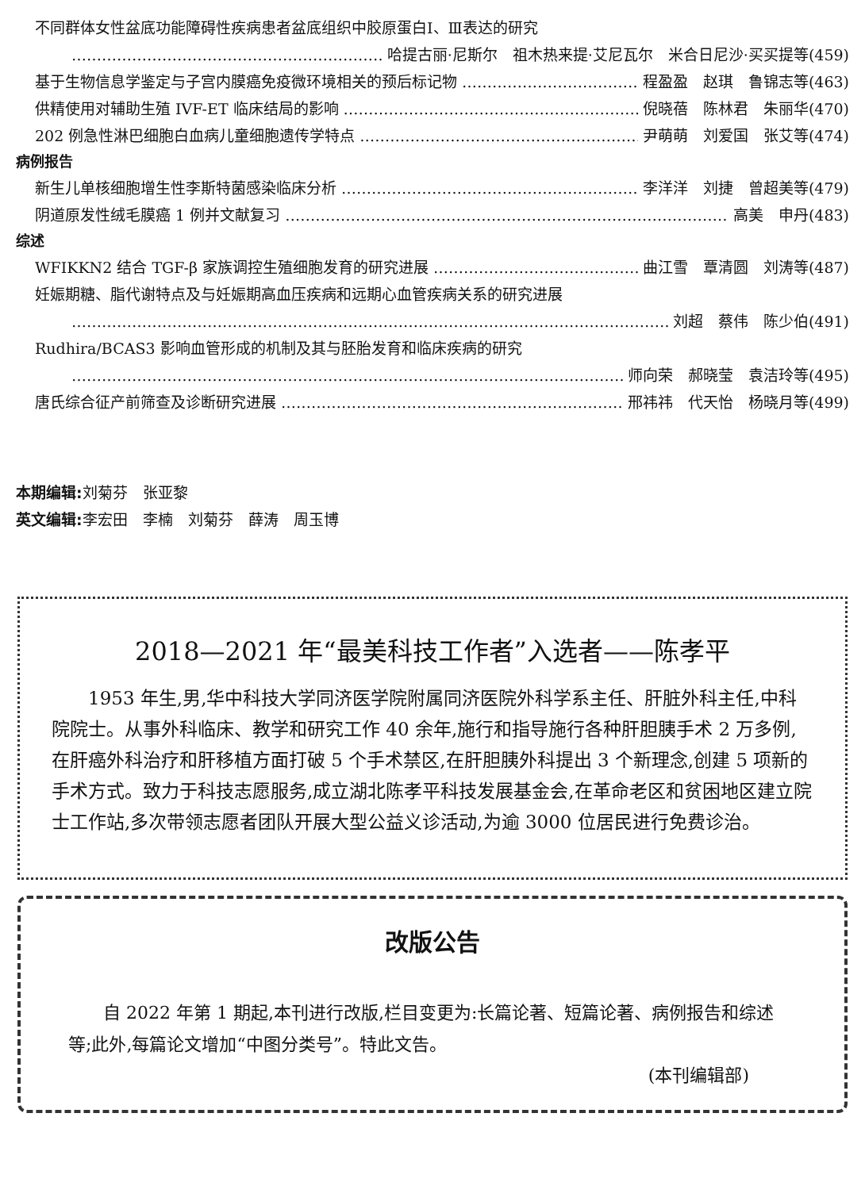不同群体女性盆底功能障碍性疾病患者盆底组织中胶原蛋白Ⅰ、Ⅲ表达的研究
哈提古丽·尼斯尔　祖木热来提·艾尼瓦尔　米合日尼沙·买买提等(459)
基于生物信息学鉴定与子宫内膜癌免疫微环境相关的预后标记物 程盈盈　赵琪　鲁锦志等(463)
供精使用对辅助生殖 IVF-ET 临床结局的影响 倪晓蓓　陈林君　朱丽华(470)
202 例急性淋巴细胞白血病儿童细胞遗传学特点 尹萌萌　刘爱国　张艾等(474)
病例报告
新生儿单核细胞增生性李斯特菌感染临床分析 李洋洋　刘捷　曾超美等(479)
阴道原发性绒毛膜癌 1 例并文献复习 高美　申丹(483)
综述
WFIKKN2 结合 TGF-β 家族调控生殖细胞发育的研究进展 曲江雪　覃清圆　刘涛等(487)
妊娠期糖、脂代谢特点及与妊娠期高血压疾病和远期心血管疾病关系的研究进展
刘超　蔡伟　陈少伯(491)
Rudhira/BCAS3 影响血管形成的机制及其与胚胎发育和临床疾病的研究
师向荣　郝晓莹　袁洁玲等(495)
唐氏综合征产前筛查及诊断研究进展 邢祎祎　代天怡　杨晓月等(499)
本期编辑: 刘菊芬　张亚黎
英文编辑: 李宏田　李楠　刘菊芬　薛涛　周玉博
2018—2021 年“最美科技工作者”入选者——陈孝平
1953 年生,男,华中科技大学同济医学院附属同济医院外科学系主任、肝脏外科主任,中科院院士。从事外科临床、教学和研究工作 40 余年,施行和指导施行各种肝胆胰手术 2 万多例,在肝癌外科治疗和肝移植方面打破 5 个手术禁区,在肝胆胰外科提出 3 个新理念,创建 5 项新的手术方式。致力于科技志愿服务,成立湖北陈孝平科技发展基金会,在革命老区和贫困地区建立院士工作站,多次带领志愿者团队开展大型公益义诊活动,为逾 3000 位居民进行免费诊治。
改版公告
自 2022 年第 1 期起,本刊进行改版,栏目变更为:长篇论著、短篇论著、病例报告和综述等;此外,每篇论文增加“中图分类号”。特此文告。
(本刊编辑部)